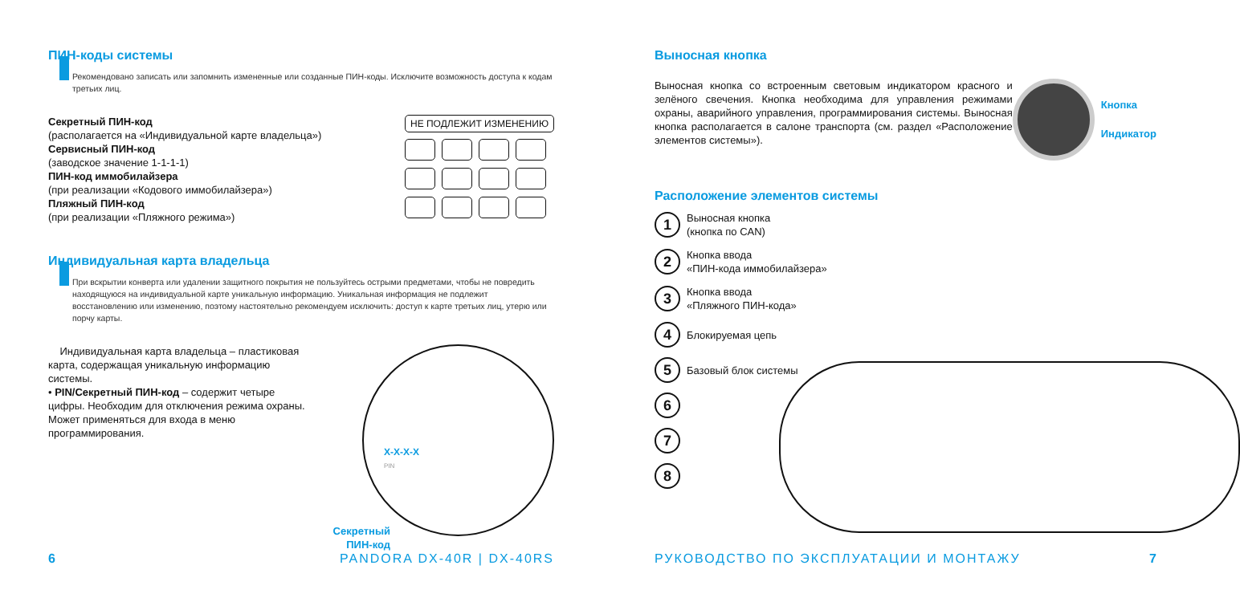ПИН-коды системы
Рекомендовано записать или запомнить измененные или созданные ПИН-коды. Исключите возможность доступа к кодам третьих лиц.
Секретный ПИН-код
(располагается на «Индивидуальной карте владельца»)
Сервисный ПИН-код
(заводское значение 1-1-1-1)
ПИН-код иммобилайзера
(при реализации «Кодового иммобилайзера»)
Пляжный ПИН-код
(при реализации «Пляжного режима»)
НЕ ПОДЛЕЖИТ ИЗМЕНЕНИЮ
Индивидуальная карта владельца
При вскрытии конверта или удалении защитного покрытия не пользуйтесь острыми предметами, чтобы не повредить находящуюся на индивидуальной карте уникальную информацию. Уникальная информация не подлежит восстановлению или изменению, поэтому настоятельно рекомендуем исключить: доступ к карте третьих лиц, утерю или порчу карты.
Индивидуальная карта владельца – пластиковая карта, содержащая уникальную информацию системы.
• PIN/Секретный ПИН-код – содержит четыре цифры. Необходим для отключения режима охраны. Может применяться для входа в меню программирования.
X-X-X-X
PIN
Секретный ПИН-код
6 PANDORA DX-40R | DX-40RS
Выносная кнопка
Выносная кнопка со встроенным световым индикатором красного и зелёного свечения. Кнопка необходима для управления режимами охраны, аварийного управления, программирования системы. Выносная кнопка располагается в салоне транспорта (см. раздел «Расположение элементов системы»).
Кнопка
Индикатор
Расположение элементов системы
1
Выносная кнопка
(кнопка по CAN)
2
Кнопка ввода
«ПИН-кода иммобилайзера»
3
Кнопка ввода
«Пляжного ПИН-кода»
4
Блокируемая цепь
5
Базовый блок системы
6
7
8
РУКОВОДСТВО ПО ЭКСПЛУАТАЦИИ И МОНТАЖУ 7